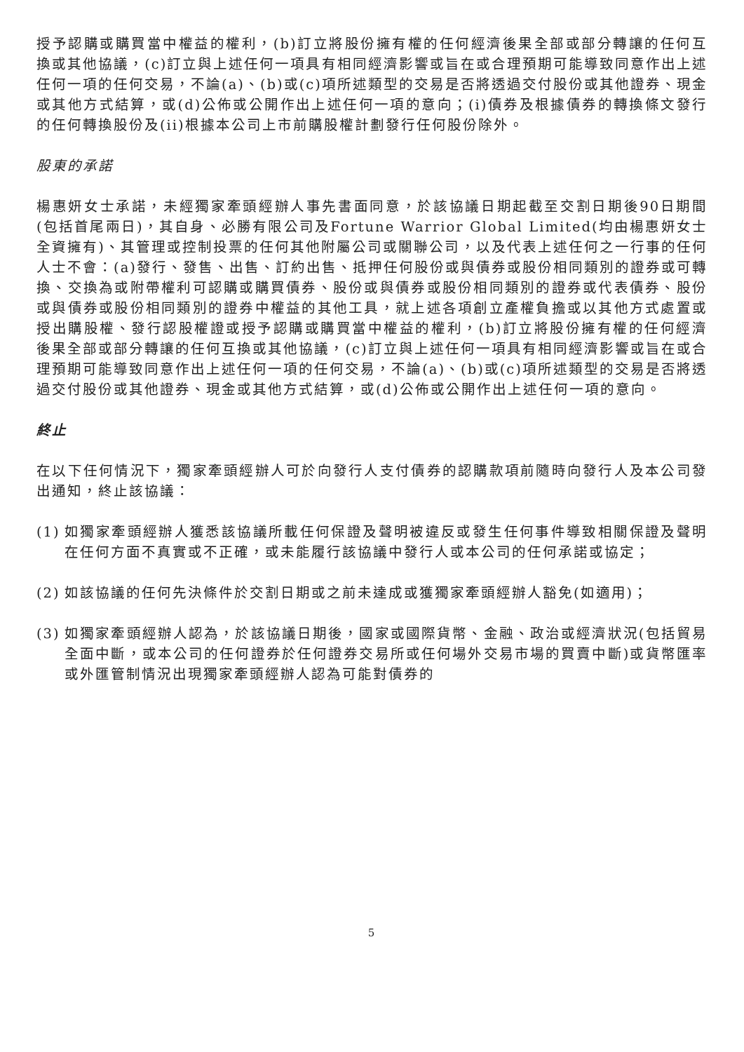授予認購或購買當中權益的權利，(b)訂立將股份擁有權的任何經濟後果全部或部分轉讓的任何互換或其他協議，(c)訂立與上述任何一項具有相同經濟影響或旨在或合理預期可能導致同意作出上述任何一項的任何交易，不論(a)、(b)或(c)項所述類型的交易是否將透過交付股份或其他證券、現金或其他方式結算，或(d)公佈或公開作出上述任何一項的意向；(i)債券及根據債券的轉換條文發行的任何轉換股份及(ii)根據本公司上市前購股權計劃發行任何股份除外。
股東的承諾
楊惠妍女士承諾，未經獨家牽頭經辦人事先書面同意，於該協議日期起截至交割日期後90日期間(包括首尾兩日)，其自身、必勝有限公司及Fortune Warrior Global Limited(均由楊惠妍女士全資擁有)、其管理或控制投票的任何其他附屬公司或關聯公司，以及代表上述任何之一行事的任何人士不會：(a)發行、發售、出售、訂約出售、抵押任何股份或與債券或股份相同類別的證券或可轉換、交換為或附帶權利可認購或購買債券、股份或與債券或股份相同類別的證券或代表債券、股份或與債券或股份相同類別的證券中權益的其他工具，就上述各項創立產權負擔或以其他方式處置或授出購股權、發行認股權證或授予認購或購買當中權益的權利，(b)訂立將股份擁有權的任何經濟後果全部或部分轉讓的任何互換或其他協議，(c)訂立與上述任何一項具有相同經濟影響或旨在或合理預期可能導致同意作出上述任何一項的任何交易，不論(a)、(b)或(c)項所述類型的交易是否將透過交付股份或其他證券、現金或其他方式結算，或(d)公佈或公開作出上述任何一項的意向。
終止
在以下任何情況下，獨家牽頭經辦人可於向發行人支付債券的認購款項前隨時向發行人及本公司發出通知，終止該協議：
(1) 如獨家牽頭經辦人獲悉該協議所載任何保證及聲明被違反或發生任何事件導致相關保證及聲明在任何方面不真實或不正確，或未能履行該協議中發行人或本公司的任何承諾或協定；
(2) 如該協議的任何先決條件於交割日期或之前未達成或獲獨家牽頭經辦人豁免(如適用)；
(3) 如獨家牽頭經辦人認為，於該協議日期後，國家或國際貨幣、金融、政治或經濟狀況(包括貿易全面中斷，或本公司的任何證券於任何證券交易所或任何場外交易市場的買賣中斷)或貨幣匯率或外匯管制情況出現獨家牽頭經辦人認為可能對債券的
5